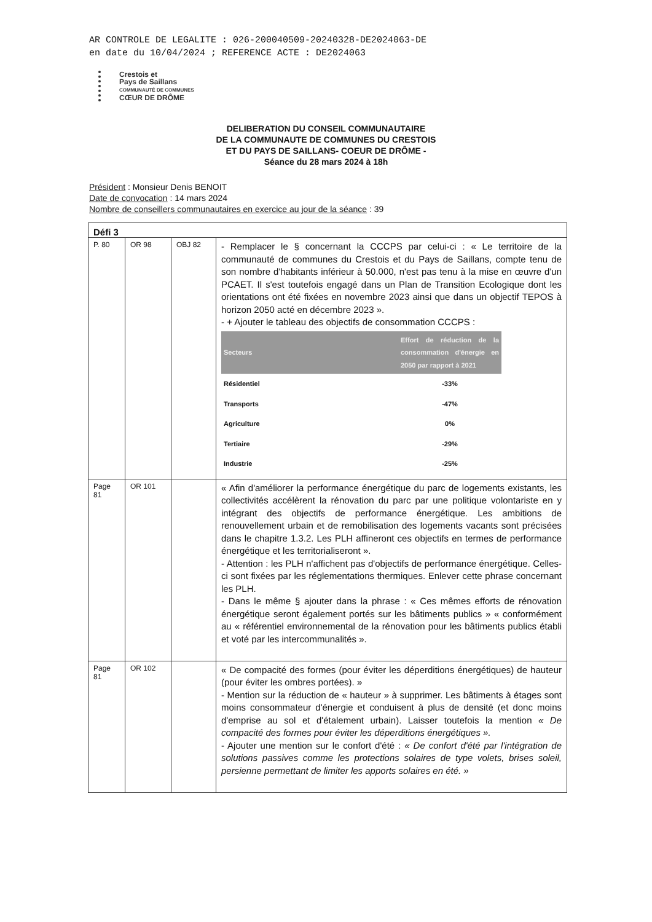AR CONTROLE DE LEGALITE : 026-200040509-20240328-DE2024063-DE
en date du 10/04/2024 ; REFERENCE ACTE : DE2024063
Crestois et
Pays de Saillans
COMMUNAUTÉ DE COMMUNES
CŒUR DE DRÔME
DELIBERATION DU CONSEIL COMMUNAUTAIRE
DE LA COMMUNAUTE DE COMMUNES DU CRESTOIS
ET DU PAYS DE SAILLANS- COEUR DE DRÔME -
Séance du 28 mars 2024 à 18h
Président : Monsieur Denis BENOIT
Date de convocation : 14 mars 2024
Nombre de conseillers communautaires en exercice au jour de la séance : 39
| Défi 3 | | | |
| P. 80 | OR 98 | OBJ 82 | - Remplacer le § concernant la CCCPS par celui-ci : « Le territoire de la communauté de communes du Crestois et du Pays de Saillans, compte tenu de son nombre d'habitants inférieur à 50.000, n'est pas tenu à la mise en œuvre d'un PCAET. Il s'est toutefois engagé dans un Plan de Transition Ecologique dont les orientations ont été fixées en novembre 2023 ainsi que dans un objectif TEPOS à horizon 2050 acté en décembre 2023 ». - + Ajouter le tableau des objectifs de consommation CCCPS : / Secteurs / Effort de réduction de la consommation d'énergie en 2050 par rapport à 2021 / / --- / --- / / Résidentiel / -33% / / Transports / -47% / / Agriculture / 0% / / Tertiaire / -29% / / Industrie / -25% / |
| Page 81 | OR 101 | | « Afin d'améliorer la performance énergétique du parc de logements existants, les collectivités accélèrent la rénovation du parc par une politique volontariste en y intégrant des objectifs de performance énergétique. Les ambitions de renouvellement urbain et de remobilisation des logements vacants sont précisées dans le chapitre 1.3.2. Les PLH affineront ces objectifs en termes de performance énergétique et les territorialiseront ». - Attention : les PLH n'affichent pas d'objectifs de performance énergétique. Celles-ci sont fixées par les réglementations thermiques. Enlever cette phrase concernant les PLH. - Dans le même § ajouter dans la phrase : « Ces mêmes efforts de rénovation énergétique seront également portés sur les bâtiments publics » « conformément au « référentiel environnemental de la rénovation pour les bâtiments publics établi et voté par les intercommunalités ». |
| Page 81 | OR 102 | | « De compacité des formes (pour éviter les déperditions énergétiques) de hauteur (pour éviter les ombres portées). » - Mention sur la réduction de « hauteur » à supprimer. Les bâtiments à étages sont moins consommateur d'énergie et conduisent à plus de densité (et donc moins d'emprise au sol et d'étalement urbain). Laisser toutefois la mention « De compacité des formes pour éviter les déperditions énergétiques ». - Ajouter une mention sur le confort d'été : « De confort d'été par l'intégration de solutions passives comme les protections solaires de type volets, brises soleil, persienne permettant de limiter les apports solaires en été. » |